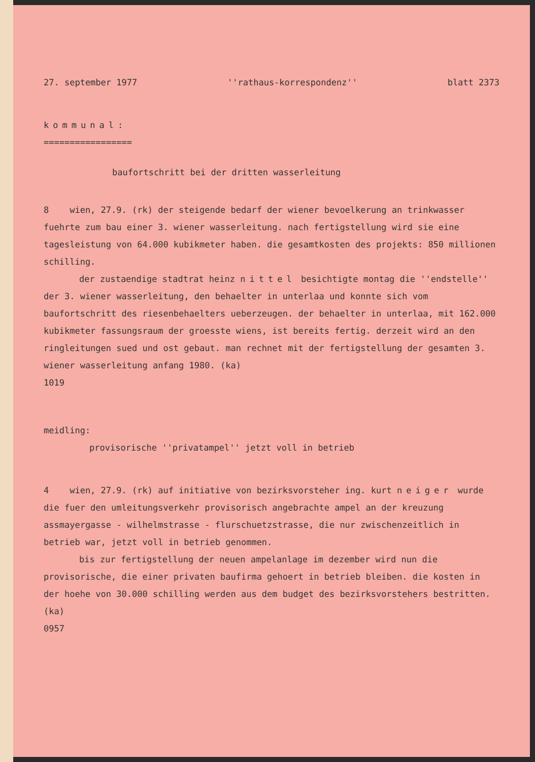27. september 1977 ''rathaus-korrespondenz'' blatt 2373
kommunal:
=================
baufortschritt bei der dritten wasserleitung
8 wien, 27.9. (rk) der steigende bedarf der wiener bevoelkerung an trinkwasser fuehrte zum bau einer 3. wiener wasserleitung. nach fertigstellung wird sie eine tagesleistung von 64.000 kubikmeter haben. die gesamtkosten des projekts: 850 millionen schilling.
der zustaendige stadtrat heinz nittel besichtigte montag die ''endstelle'' der 3. wiener wasserleitung, den behaelter in unterlaa und konnte sich vom baufortschritt des riesenbehaelters ueberzeugen. der behaelter in unterlaa, mit 162.000 kubikmeter fassungsraum der groesste wiens, ist bereits fertig. derzeit wird an den ringleitungen sued und ost gebaut. man rechnet mit der fertigstellung der gesamten 3. wiener wasserleitung anfang 1980. (ka)
1019
meidling:
provisorische ''privatampel'' jetzt voll in betrieb
4 wien, 27.9. (rk) auf initiative von bezirksvorsteher ing. kurt neiger wurde die fuer den umleitungsverkehr provisorisch angebrachte ampel an der kreuzung assmayergasse - wilhelmstrasse - flurschuetzstrasse, die nur zwischenzeitlich in betrieb war, jetzt voll in betrieb genommen.
bis zur fertigstellung der neuen ampelanlage im dezember wird nun die provisorische, die einer privaten baufirma gehoert in betrieb bleiben. die kosten in der hoehe von 30.000 schilling werden aus dem budget des bezirksvorstehers bestritten. (ka)
0957